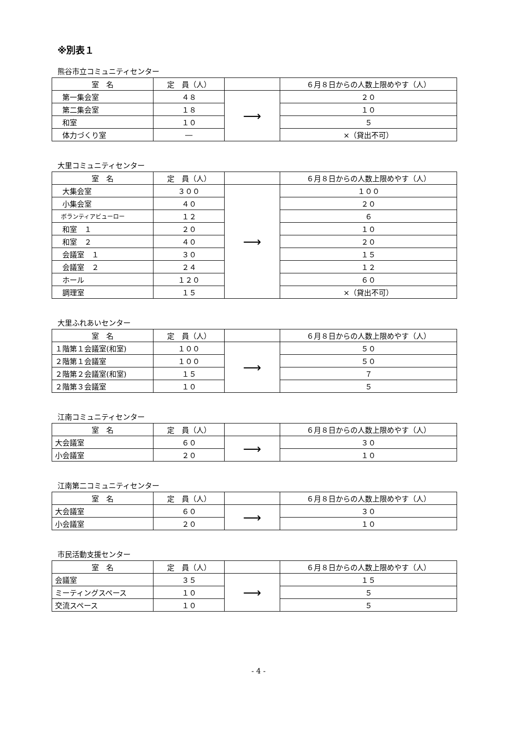※別表１
熊谷市立コミュニティセンター
| 室 名 | 定 員（人） | | ６月８日からの人数上限めやす（人） |
| --- | --- | --- | --- |
| 第一集会室 | ４８ | ⟶ | ２０ |
| 第二集会室 | １８ | | １０ |
| 和室 | １０ | | ５ |
| 体力づくり室 | ― | | ×（貸出不可） |
大里コミュニティセンター
| 室 名 | 定 員（人） | | ６月８日からの人数上限めやす（人） |
| --- | --- | --- | --- |
| 大集会室 | ３００ | ⟶ | １００ |
| 小集会室 | ４０ | | ２０ |
| ボランティアビューロー | １２ | | ６ |
| 和室 １ | ２０ | | １０ |
| 和室 ２ | ４０ | | ２０ |
| 会議室 １ | ３０ | | １５ |
| 会議室 ２ | ２４ | | １２ |
| ホール | １２０ | | ６０ |
| 調理室 | １５ | | ×（貸出不可） |
大里ふれあいセンター
| 室 名 | 定 員（人） | | ６月８日からの人数上限めやす（人） |
| --- | --- | --- | --- |
| １階第１会議室(和室) | １００ | ⟶ | ５０ |
| ２階第１会議室 | １００ | | ５０ |
| ２階第２会議室(和室) | １５ | | ７ |
| ２階第３会議室 | １０ | | ５ |
江南コミュニティセンター
| 室 名 | 定 員（人） | | ６月８日からの人数上限めやす（人） |
| --- | --- | --- | --- |
| 大会議室 | ６０ | ⟶ | ３０ |
| 小会議室 | ２０ | | １０ |
江南第二コミュニティセンター
| 室 名 | 定 員（人） | | ６月８日からの人数上限めやす（人） |
| --- | --- | --- | --- |
| 大会議室 | ６０ | ⟶ | ３０ |
| 小会議室 | ２０ | | １０ |
市民活動支援センター
| 室 名 | 定 員（人） | | ６月８日からの人数上限めやす（人） |
| --- | --- | --- | --- |
| 会議室 | ３５ | ⟶ | １５ |
| ミーティングスペース | １０ | | ５ |
| 交流スペース | １０ | | ５ |
- 4 -